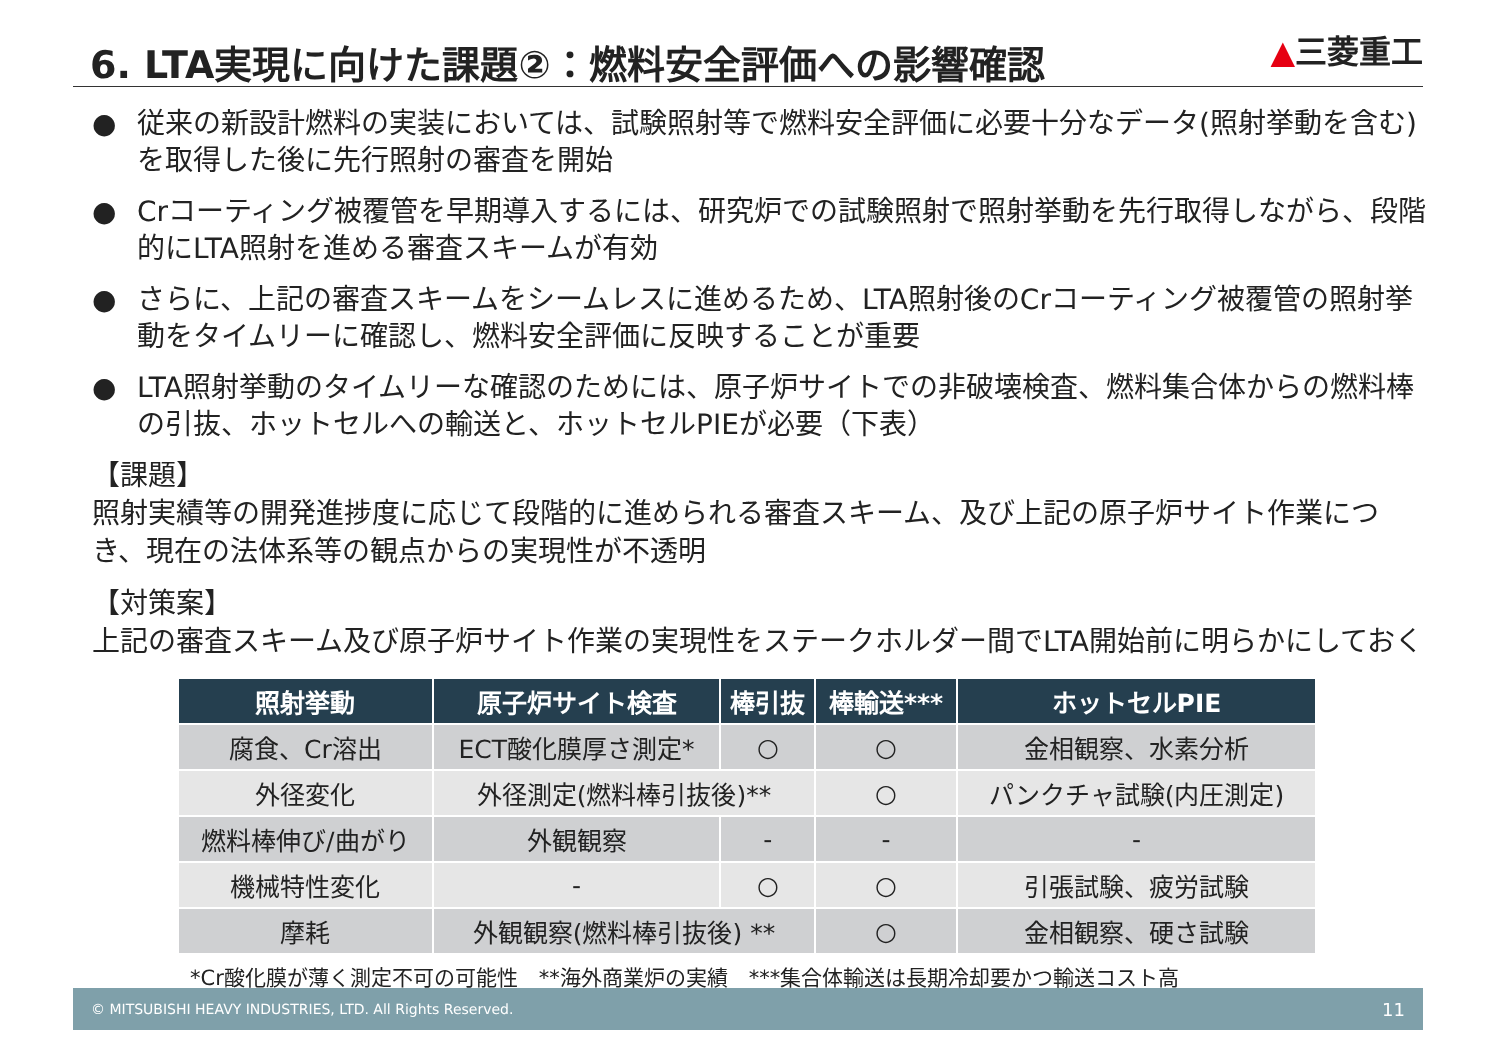6. LTA実現に向けた課題②：燃料安全評価への影響確認
▲三菱重工
● 従来の新設計燃料の実装においては、試験照射等で燃料安全評価に必要十分なデータ(照射挙動を含む)を取得した後に先行照射の審査を開始
● Crコーティング被覆管を早期導入するには、研究炉での試験照射で照射挙動を先行取得しながら、段階的にLTA照射を進める審査スキームが有効
● さらに、上記の審査スキームをシームレスに進めるため、LTA照射後のCrコーティング被覆管の照射挙動をタイムリーに確認し、燃料安全評価に反映することが重要
● LTA照射挙動のタイムリーな確認のためには、原子炉サイトでの非破壊検査、燃料集合体からの燃料棒の引抜、ホットセルへの輸送と、ホットセルPIEが必要（下表）
【課題】
照射実績等の開発進捗度に応じて段階的に進められる審査スキーム、及び上記の原子炉サイト作業につき、現在の法体系等の観点からの実現性が不透明
【対策案】
上記の審査スキーム及び原子炉サイト作業の実現性をステークホルダー間でLTA開始前に明らかにしておく
| 照射挙動 | 原子炉サイト検査 | 棒引抜 | 棒輸送*** | ホットセルPIE |
| --- | --- | --- | --- | --- |
| 腐食、Cr溶出 | ECT酸化膜厚さ測定* | ○ | ○ | 金相観察、水素分析 |
| 外径変化 | 外径測定(燃料棒引抜後)** | | ○ | パンクチャ試験(内圧測定) |
| 燃料棒伸び/曲がり | 外観観察 | - | - | - |
| 機械特性変化 | - | ○ | ○ | 引張試験、疲労試験 |
| 摩耗 | 外観観察(燃料棒引抜後) ** | | ○ | 金相観察、硬さ試験 |
*Cr酸化膜が薄く測定不可の可能性　**海外商業炉の実績　***集合体輸送は長期冷却要かつ輸送コスト高
© MITSUBISHI HEAVY INDUSTRIES, LTD. All Rights Reserved. 11